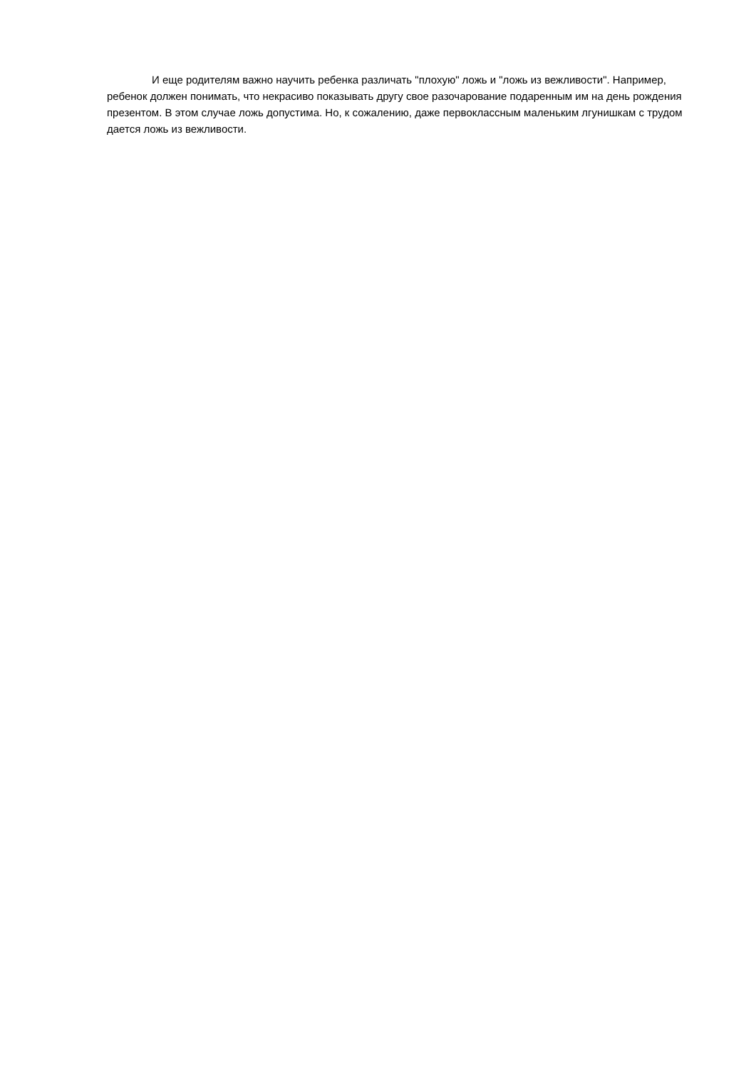И еще родителям важно научить ребенка различать "плохую" ложь и "ложь из вежливости". Например, ребенок должен понимать, что некрасиво показывать другу свое разочарование подаренным им на день рождения презентом. В этом случае ложь допустима. Но, к сожалению, даже первоклассным маленьким лгунишкам с трудом дается ложь из вежливости.